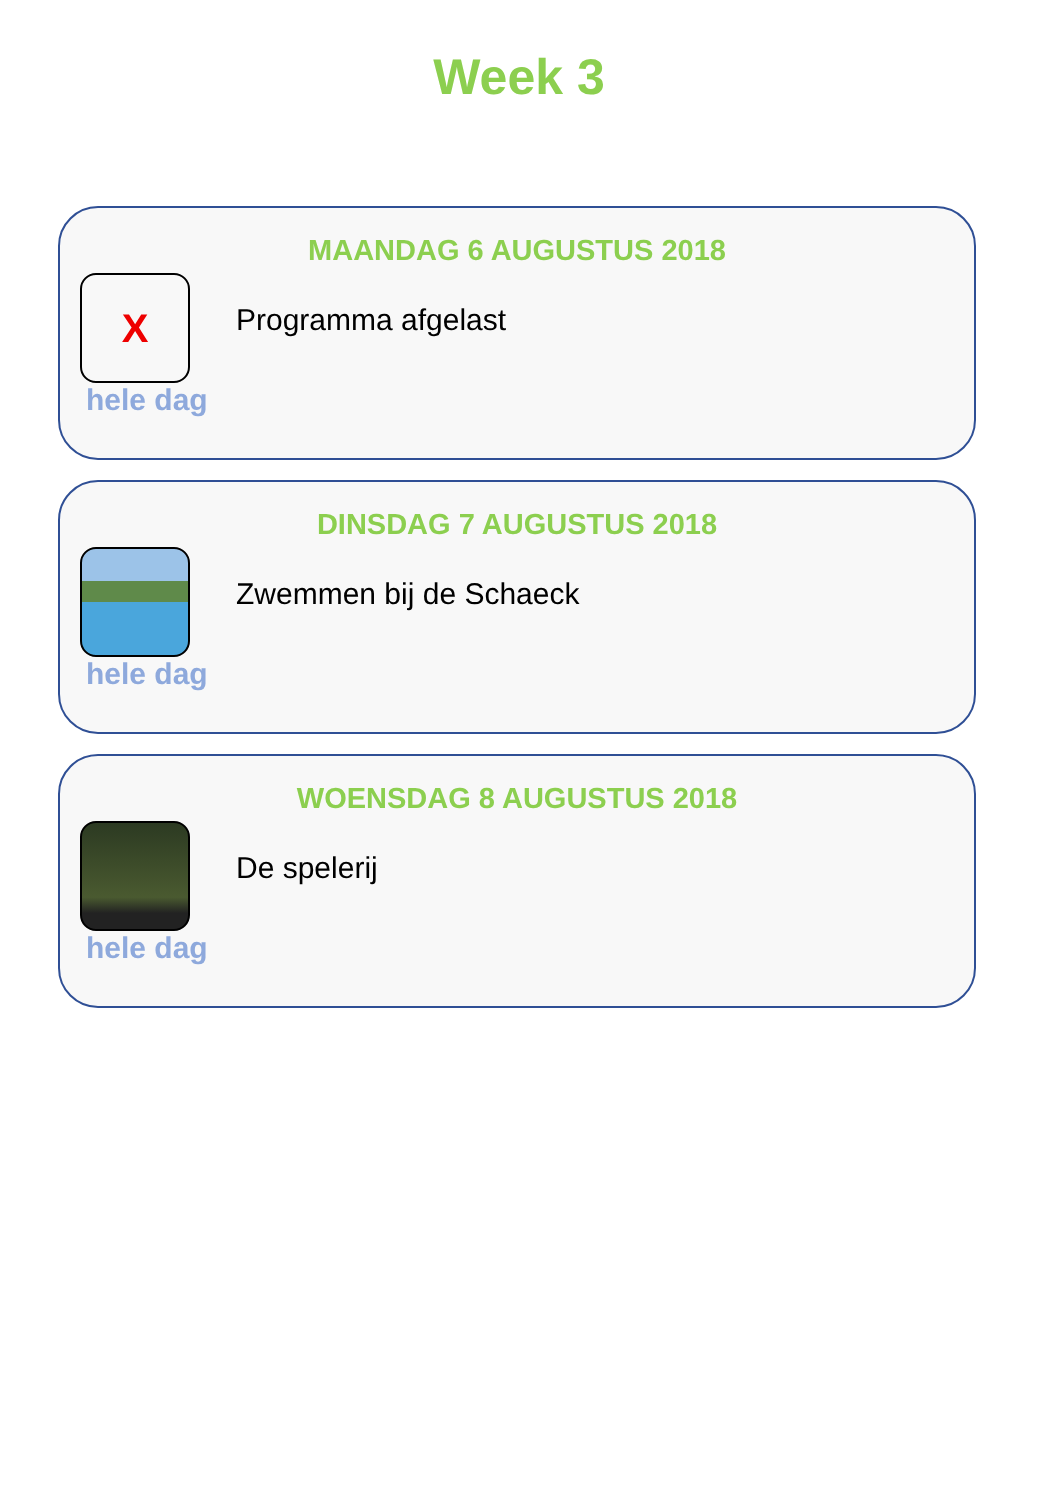Week 3
MAANDAG 6 AUGUSTUS 2018
X
Programma afgelast
hele dag
DINSDAG 7 AUGUSTUS 2018
Zwemmen bij de Schaeck
hele dag
WOENSDAG 8 AUGUSTUS 2018
De spelerij
hele dag